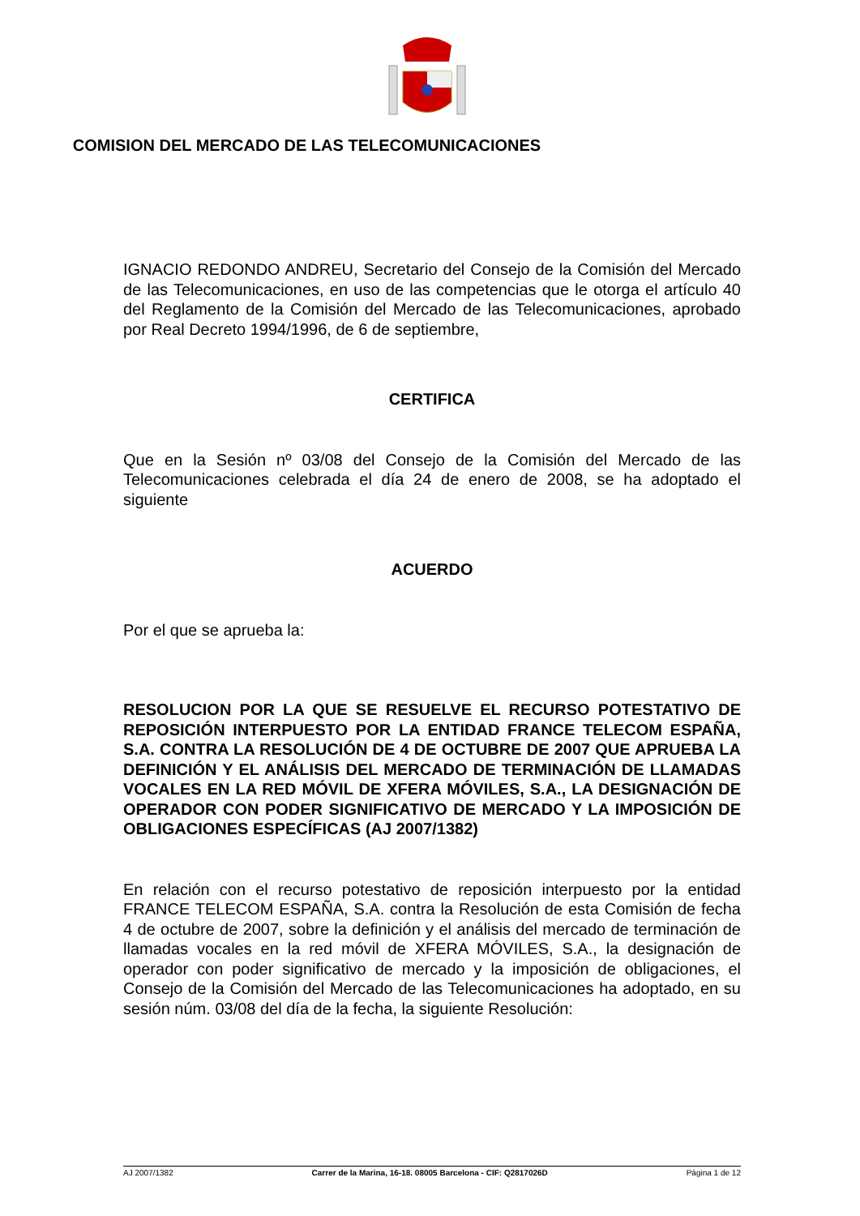COMISION DEL MERCADO DE LAS TELECOMUNICACIONES
IGNACIO REDONDO ANDREU, Secretario del Consejo de la Comisión del Mercado de las Telecomunicaciones, en uso de las competencias que le otorga el artículo 40 del Reglamento de la Comisión del Mercado de las Telecomunicaciones, aprobado por Real Decreto 1994/1996, de 6 de septiembre,
CERTIFICA
Que en la Sesión nº 03/08 del Consejo de la Comisión del Mercado de las Telecomunicaciones celebrada el día 24 de enero de 2008, se ha adoptado el siguiente
ACUERDO
Por el que se aprueba la:
RESOLUCION POR LA QUE SE RESUELVE EL RECURSO POTESTATIVO DE REPOSICIÓN INTERPUESTO POR LA ENTIDAD FRANCE TELECOM ESPAÑA, S.A. CONTRA LA RESOLUCIÓN DE 4 DE OCTUBRE DE 2007 QUE APRUEBA LA DEFINICIÓN Y EL ANÁLISIS DEL MERCADO DE TERMINACIÓN DE LLAMADAS VOCALES EN LA RED MÓVIL DE XFERA MÓVILES, S.A., LA DESIGNACIÓN DE OPERADOR CON PODER SIGNIFICATIVO DE MERCADO Y LA IMPOSICIÓN DE OBLIGACIONES ESPECÍFICAS (AJ 2007/1382)
En relación con el recurso potestativo de reposición interpuesto por la entidad FRANCE TELECOM ESPAÑA, S.A. contra la Resolución de esta Comisión de fecha 4 de octubre de 2007, sobre la definición y el análisis del mercado de terminación de llamadas vocales en la red móvil de XFERA MÓVILES, S.A., la designación de operador con poder significativo de mercado y la imposición de obligaciones, el Consejo de la Comisión del Mercado de las Telecomunicaciones ha adoptado, en su sesión núm. 03/08 del día de la fecha, la siguiente Resolución:
AJ 2007/1382 Carrer de la Marina, 16-18. 08005 Barcelona - CIF: Q2817026D Página 1 de 12